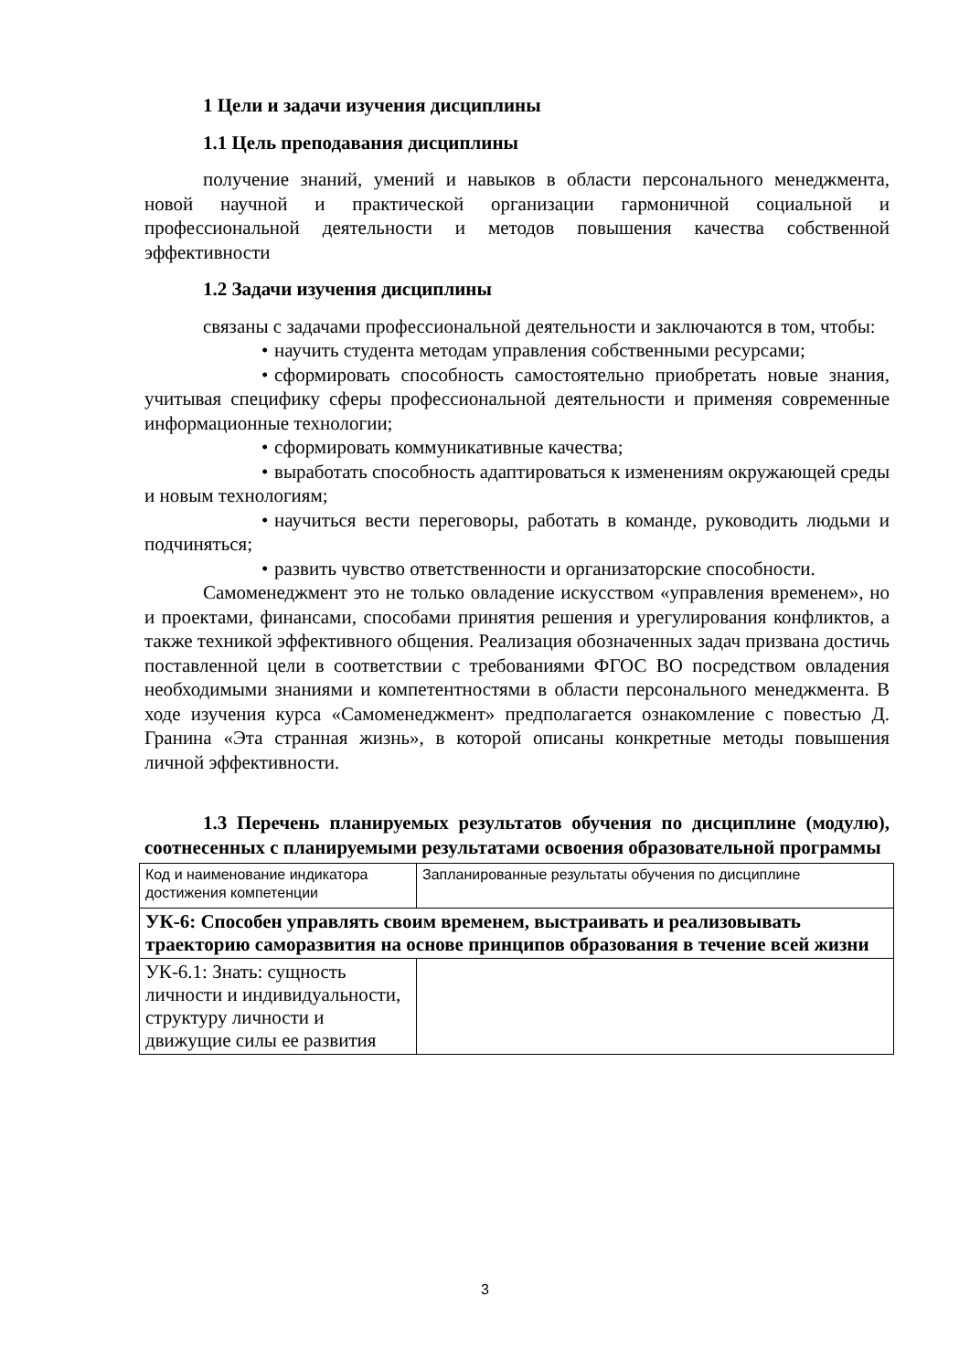1 Цели и задачи изучения дисциплины
1.1 Цель преподавания дисциплины
получение знаний, умений и навыков в области персонального менеджмента, новой научной и практической организации гармоничной социальной и профессиональной деятельности и методов повышения качества собственной эффективности
1.2 Задачи изучения дисциплины
связаны с задачами профессиональной деятельности и заключаются в том, чтобы:
• научить студента методам управления собственными ресурсами;
• сформировать способность самостоятельно приобретать новые знания, учитывая специфику сферы профессиональной деятельности и применяя современные информационные технологии;
• сформировать коммуникативные качества;
• выработать способность адаптироваться к изменениям окружающей среды и новым технологиям;
• научиться вести переговоры, работать в команде, руководить людьми и подчиняться;
• развить чувство ответственности и организаторские способности.
Самоменеджмент это не только овладение искусством «управления временем», но и проектами, финансами, способами принятия решения и урегулирования конфликтов, а также техникой эффективного общения. Реализация обозначенных задач призвана достичь поставленной цели в соответствии с требованиями ФГОС ВО посредством овладения необходимыми знаниями и компетентностями в области персонального менеджмента. В ходе изучения курса «Самоменеджмент» предполагается ознакомление с повестью Д. Гранина «Эта странная жизнь», в которой описаны конкретные методы повышения личной эффективности.
1.3 Перечень планируемых результатов обучения по дисциплине (модулю), соотнесенных с планируемыми результатами освоения образовательной программы
| Код и наименование индикатора достижения компетенции | Запланированные результаты обучения по дисциплине |
| УК-6: Способен управлять своим временем, выстраивать и реализовывать траекторию саморазвития на основе принципов образования в течение всей жизни | |
| УК-6.1: Знать: сущность личности и индивидуальности, структуру личности и движущие силы ее развития | |
3